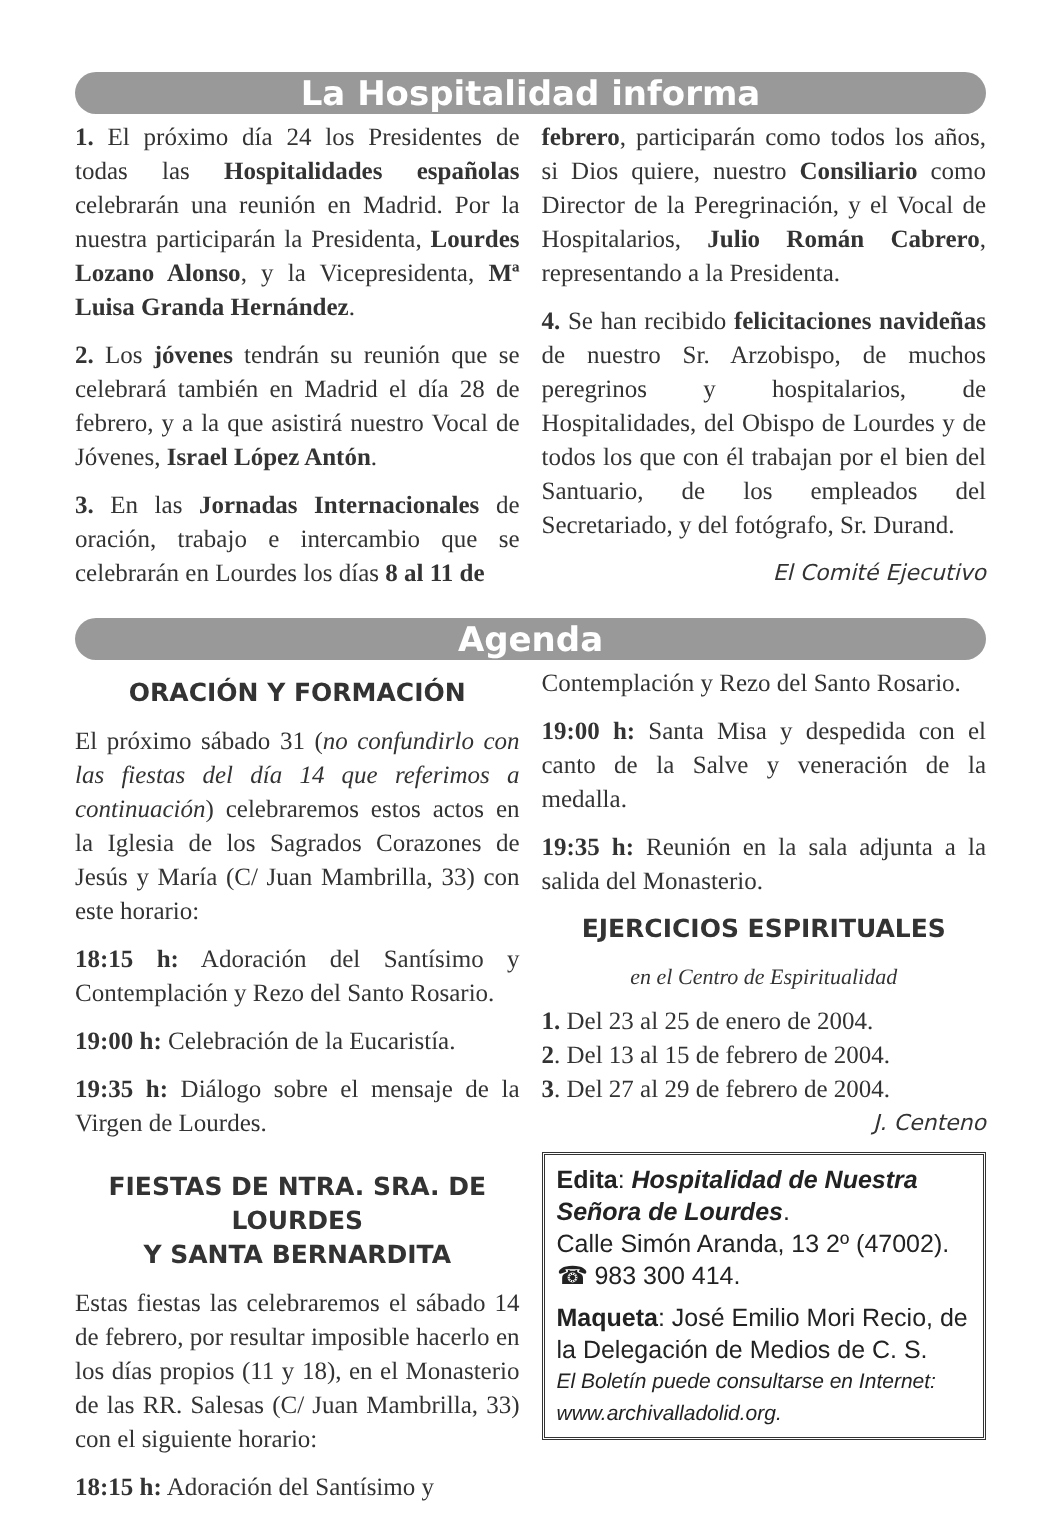La Hospitalidad informa
1. El próximo día 24 los Presidentes de todas las Hospitalidades españolas celebrarán una reunión en Madrid. Por la nuestra participarán la Presidenta, Lourdes Lozano Alonso, y la Vicepresidenta, Mª Luisa Granda Hernández.
2. Los jóvenes tendrán su reunión que se celebrará también en Madrid el día 28 de febrero, y a la que asistirá nuestro Vocal de Jóvenes, Israel López Antón.
3. En las Jornadas Internacionales de oración, trabajo e intercambio que se celebrarán en Lourdes los días 8 al 11 de
febrero, participarán como todos los años, si Dios quiere, nuestro Consiliario como Director de la Peregrinación, y el Vocal de Hospitalarios, Julio Román Cabrero, representando a la Presidenta.
4. Se han recibido felicitaciones navideñas de nuestro Sr. Arzobispo, de muchos peregrinos y hospitalarios, de Hospitalidades, del Obispo de Lourdes y de todos los que con él trabajan por el bien del Santuario, de los empleados del Secretariado, y del fotógrafo, Sr. Durand.
El Comité Ejecutivo
Agenda
ORACIÓN Y FORMACIÓN
El próximo sábado 31 (no confundirlo con las fiestas del día 14 que referimos a continuación) celebraremos estos actos en la Iglesia de los Sagrados Corazones de Jesús y María (C/ Juan Mambrilla, 33) con este horario:
18:15 h: Adoración del Santísimo y Contemplación y Rezo del Santo Rosario.
19:00 h: Celebración de la Eucaristía.
19:35 h: Diálogo sobre el mensaje de la Virgen de Lourdes.
FIESTAS DE NTRA. SRA. DE LOURDES
Y SANTA BERNARDITA
Estas fiestas las celebraremos el sábado 14 de febrero, por resultar imposible hacerlo en los días propios (11 y 18), en el Monasterio de las RR. Salesas (C/ Juan Mambrilla, 33) con el siguiente horario:
18:15 h: Adoración del Santísimo y
Contemplación y Rezo del Santo Rosario.
19:00 h: Santa Misa y despedida con el canto de la Salve y veneración de la medalla.
19:35 h: Reunión en la sala adjunta a la salida del Monasterio.
EJERCICIOS ESPIRITUALES
en el Centro de Espiritualidad
1. Del 23 al 25 de enero de 2004.
2. Del 13 al 15 de febrero de 2004.
3. Del 27 al 29 de febrero de 2004.
J. Centeno
Edita: Hospitalidad de Nuestra Señora de Lourdes.
Calle Simón Aranda, 13 2º (47002).
☎ 983 300 414.
Maqueta: José Emilio Mori Recio, de la Delegación de Medios de C. S.
El Boletín puede consultarse en Internet: www.archivalladolid.org.